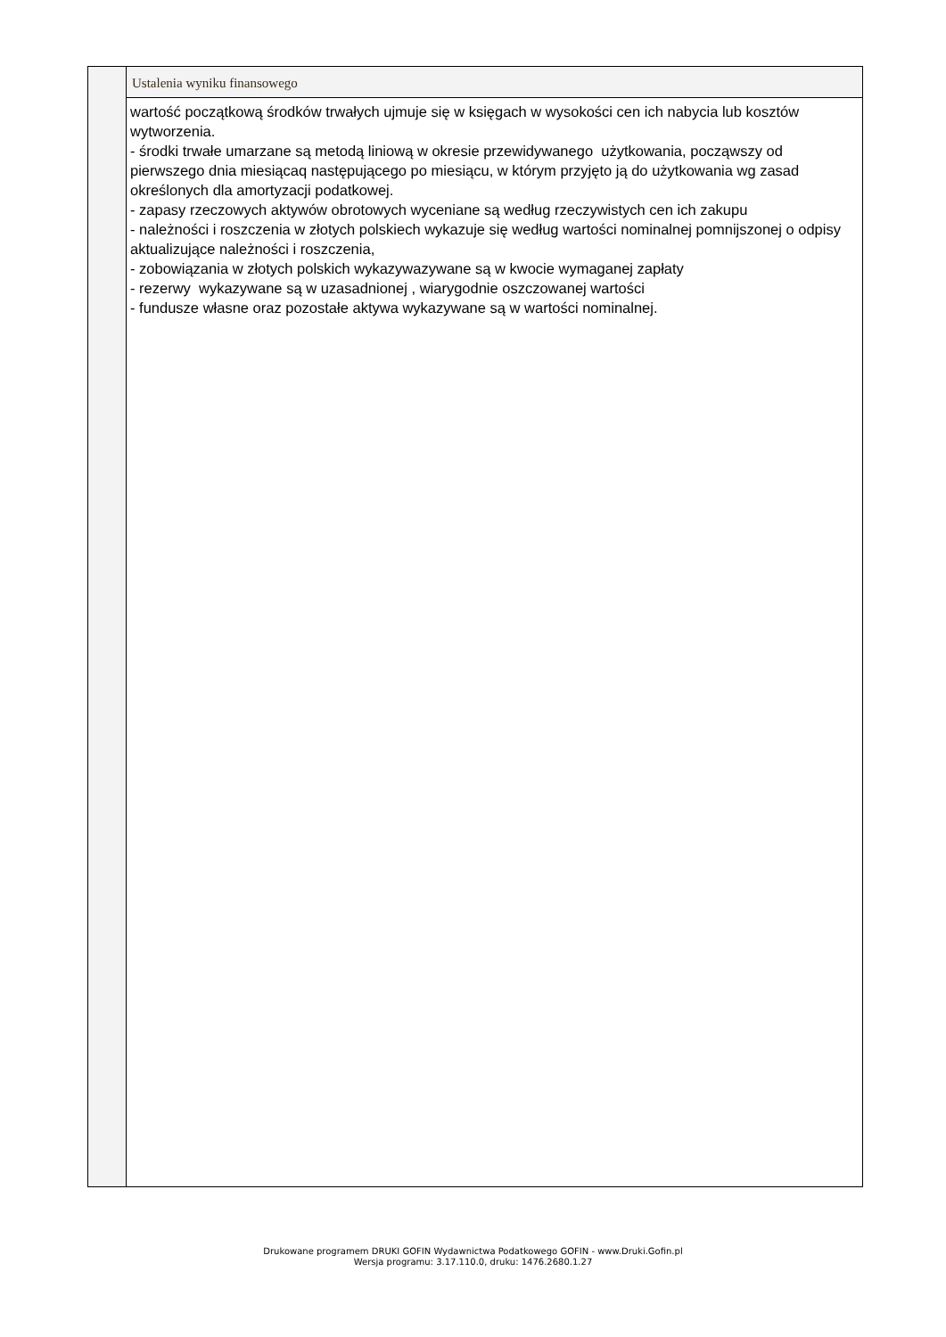| | Ustalenia wyniku finansowego |
| | wartość początkową środków trwałych ujmuje się w księgach w wysokości cen ich nabycia lub kosztów wytworzenia. - środki trwałe umarzane są metodą liniową w okresie przewidywanego użytkowania, począwszy od pierwszego dnia miesiącaq następującego po miesiącu, w którym przyjęto ją do użytkowania wg zasad określonych dla amortyzacji podatkowej. - zapasy rzeczowych aktywów obrotowych wyceniane są według rzeczywistych cen ich zakupu - należności i roszczenia w złotych polskiech wykazuje się według wartości nominalnej pomnijszonej o odpisy aktualizujące należności i roszczenia, - zobowiązania w złotych polskich wykazywazywane są w kwocie wymaganej zapłaty - rezerwy wykazywane są w uzasadnionej , wiarygodnie oszczowanej wartości - fundusze własne oraz pozostałe aktywa wykazywane są w wartości nominalnej. |
Drukowane programem DRUKI GOFIN Wydawnictwa Podatkowego GOFIN - www.Druki.Gofin.pl
Wersja programu: 3.17.110.0, druku: 1476.2680.1.27